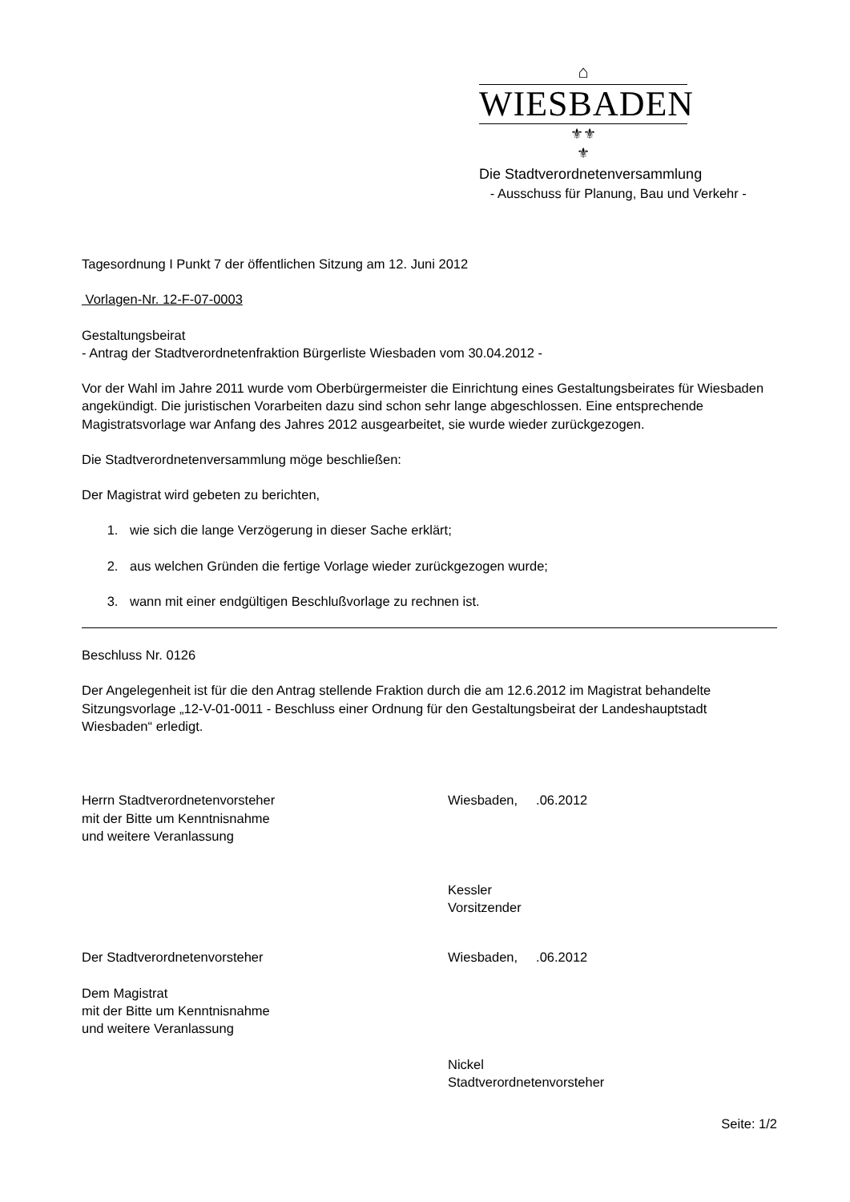⌂
WIESBADEN
⚜⚜
⚜
Die Stadtverordnetenversammlung
- Ausschuss für Planung, Bau und Verkehr -
Tagesordnung I Punkt 7 der öffentlichen Sitzung am 12. Juni 2012
Vorlagen-Nr. 12-F-07-0003
Gestaltungsbeirat
- Antrag der Stadtverordnetenfraktion Bürgerliste Wiesbaden vom 30.04.2012 -
Vor der Wahl im Jahre 2011 wurde vom Oberbürgermeister die Einrichtung eines Gestaltungsbeirates für Wiesbaden angekündigt. Die juristischen Vorarbeiten dazu sind schon sehr lange abgeschlossen. Eine entsprechende Magistratsvorlage war Anfang des Jahres 2012 ausgearbeitet, sie wurde wieder zurückgezogen.
Die Stadtverordnetenversammlung möge beschließen:
Der Magistrat wird gebeten zu berichten,
1. wie sich die lange Verzögerung in dieser Sache erklärt;
2. aus welchen Gründen die fertige Vorlage wieder zurückgezogen wurde;
3. wann mit einer endgültigen Beschlußvorlage zu rechnen ist.
Beschluss Nr. 0126
Der Angelegenheit ist für die den Antrag stellende Fraktion durch die am 12.6.2012 im Magistrat behandelte Sitzungsvorlage „12-V-01-0011 - Beschluss einer Ordnung für den Gestaltungsbeirat der Landeshauptstadt Wiesbaden“ erledigt.
Herrn Stadtverordnetenvorsteher
mit der Bitte um Kenntnisnahme
und weitere Veranlassung
Wiesbaden, .06.2012
Kessler
Vorsitzender
Der Stadtverordnetenvorsteher
Dem Magistrat
mit der Bitte um Kenntnisnahme
und weitere Veranlassung
Wiesbaden, .06.2012
Nickel
Stadtverordnetenvorsteher
Seite: 1/2